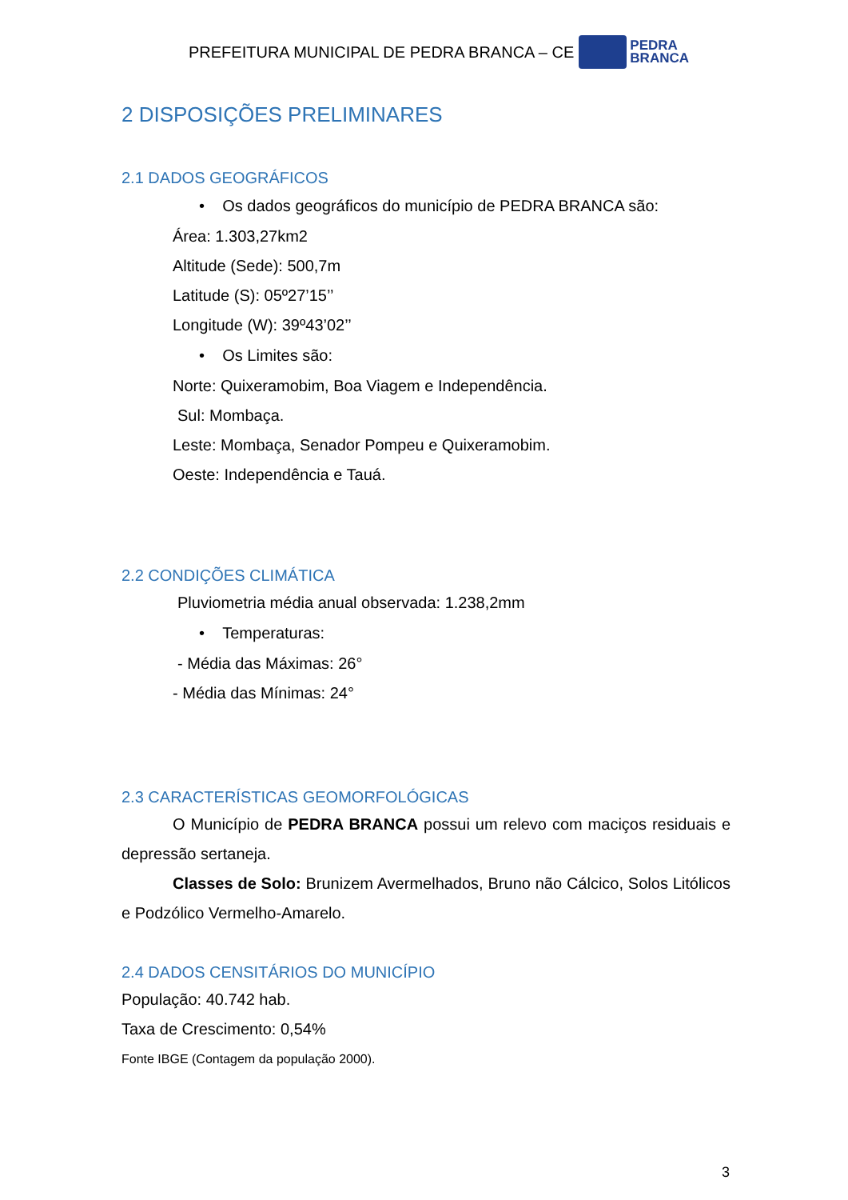PREFEITURA MUNICIPAL DE PEDRA BRANCA – CE
PEDRA
BRANCA
2 DISPOSIÇÕES PRELIMINARES
2.1 DADOS GEOGRÁFICOS
• Os dados geográficos do município de PEDRA BRANCA são:
Área: 1.303,27km2
Altitude (Sede): 500,7m
Latitude (S): 05º27’15’’
Longitude (W): 39º43’02’’
• Os Limites são:
Norte: Quixeramobim, Boa Viagem e Independência.
Sul: Mombaça.
Leste: Mombaça, Senador Pompeu e Quixeramobim.
Oeste: Independência e Tauá.
2.2 CONDIÇÕES CLIMÁTICA
Pluviometria média anual observada: 1.238,2mm
• Temperaturas:
- Média das Máximas: 26°
- Média das Mínimas: 24°
2.3 CARACTERÍSTICAS GEOMORFOLÓGICAS
O Município de PEDRA BRANCA possui um relevo com maciços residuais e depressão sertaneja.
Classes de Solo: Brunizem Avermelhados, Bruno não Cálcico, Solos Litólicos e Podzólico Vermelho-Amarelo.
2.4 DADOS CENSITÁRIOS DO MUNICÍPIO
População: 40.742 hab.
Taxa de Crescimento: 0,54%
Fonte IBGE (Contagem da população 2000).
3